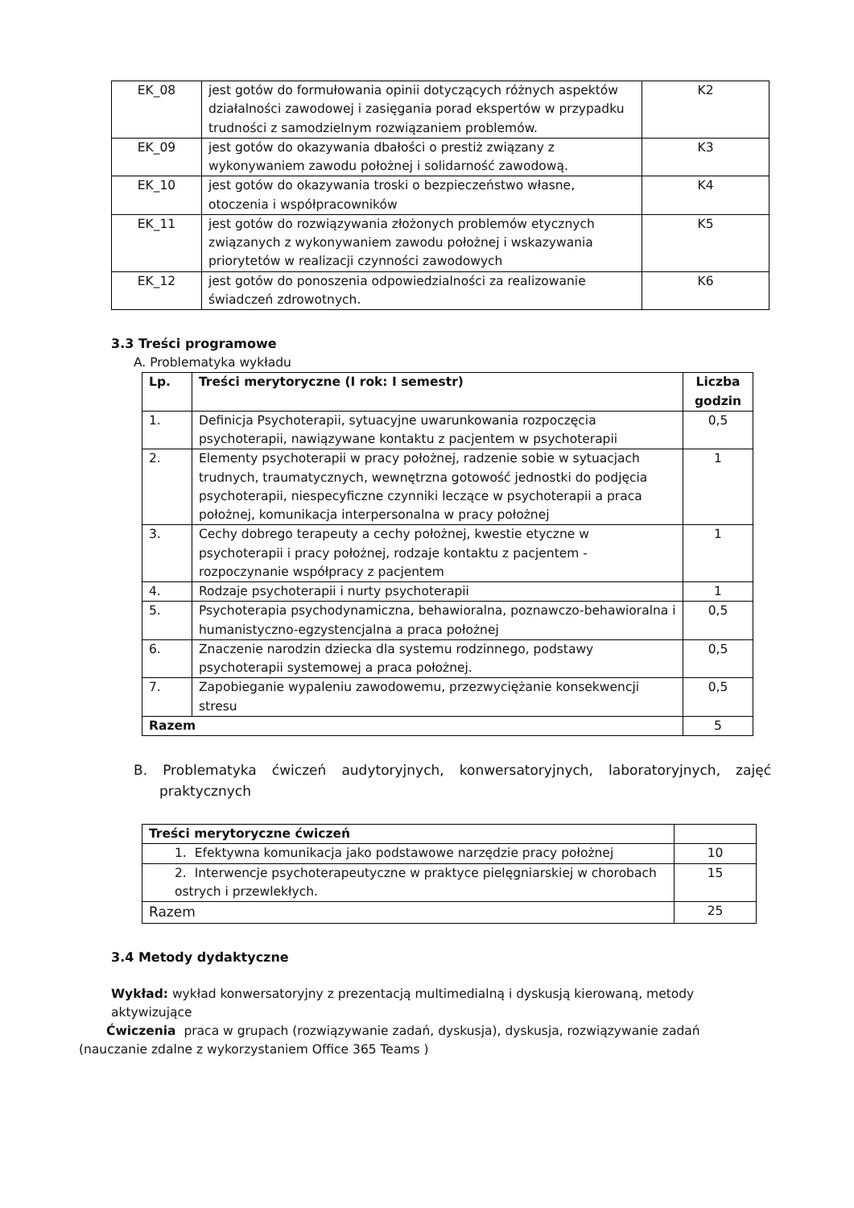| EK_08 | jest gotów do formułowania opinii dotyczących różnych aspektów działalności zawodowej i zasięgania porad ekspertów w przypadku trudności z samodzielnym rozwiązaniem problemów. | K2 |
| EK_09 | jest gotów do okazywania dbałości o prestiż związany z wykonywaniem zawodu położnej i solidarność zawodową. | K3 |
| EK_10 | jest gotów do okazywania troski o bezpieczeństwo własne, otoczenia i współpracowników | K4 |
| EK_11 | jest gotów do rozwiązywania złożonych problemów etycznych związanych z wykonywaniem zawodu położnej i wskazywania priorytetów w realizacji czynności zawodowych | K5 |
| EK_12 | jest gotów do ponoszenia odpowiedzialności za realizowanie świadczeń zdrowotnych. | K6 |
3.3 Treści programowe
A. Problematyka wykładu
| Lp. | Treści merytoryczne (I rok: I semestr) | Liczba godzin |
| --- | --- | --- |
| 1. | Definicja Psychoterapii, sytuacyjne uwarunkowania rozpoczęcia psychoterapii, nawiązywane kontaktu z pacjentem w psychoterapii | 0,5 |
| 2. | Elementy psychoterapii w pracy położnej, radzenie sobie w sytuacjach trudnych, traumatycznych, wewnętrzna gotowość jednostki do podjęcia psychoterapii, niespecyficzne czynniki leczące w psychoterapii a praca położnej, komunikacja interpersonalna w pracy położnej | 1 |
| 3. | Cechy dobrego terapeuty a cechy położnej, kwestie etyczne w psychoterapii i pracy położnej, rodzaje kontaktu z pacjentem - rozpoczynanie współpracy z pacjentem | 1 |
| 4. | Rodzaje psychoterapii i nurty psychoterapii | 1 |
| 5. | Psychoterapia psychodynamiczna, behawioralna, poznawczo-behawioralna i humanistyczno-egzystencjalna a praca położnej | 0,5 |
| 6. | Znaczenie narodzin dziecka dla systemu rodzinnego, podstawy psychoterapii systemowej a praca położnej. | 0,5 |
| 7. | Zapobieganie wypaleniu zawodowemu, przezwyciężanie konsekwencji stresu | 0,5 |
| Razem | | 5 |
B. Problematyka ćwiczeń audytoryjnych, konwersatoryjnych, laboratoryjnych, zajęć praktycznych
| Treści merytoryczne ćwiczeń | |
| 1. Efektywna komunikacja jako podstawowe narzędzie pracy położnej | 10 |
| 2. Interwencje psychoterapeutyczne w praktyce pielęgniarskiej w chorobach ostrych i przewlekłych. | 15 |
| Razem | 25 |
3.4 Metody dydaktyczne
Wykład: wykład konwersatoryjny z prezentacją multimedialną i dyskusją kierowaną, metody aktywizujące
Ćwiczenia praca w grupach (rozwiązywanie zadań, dyskusja), dyskusja, rozwiązywanie zadań
(nauczanie zdalne z wykorzystaniem Office 365 Teams )